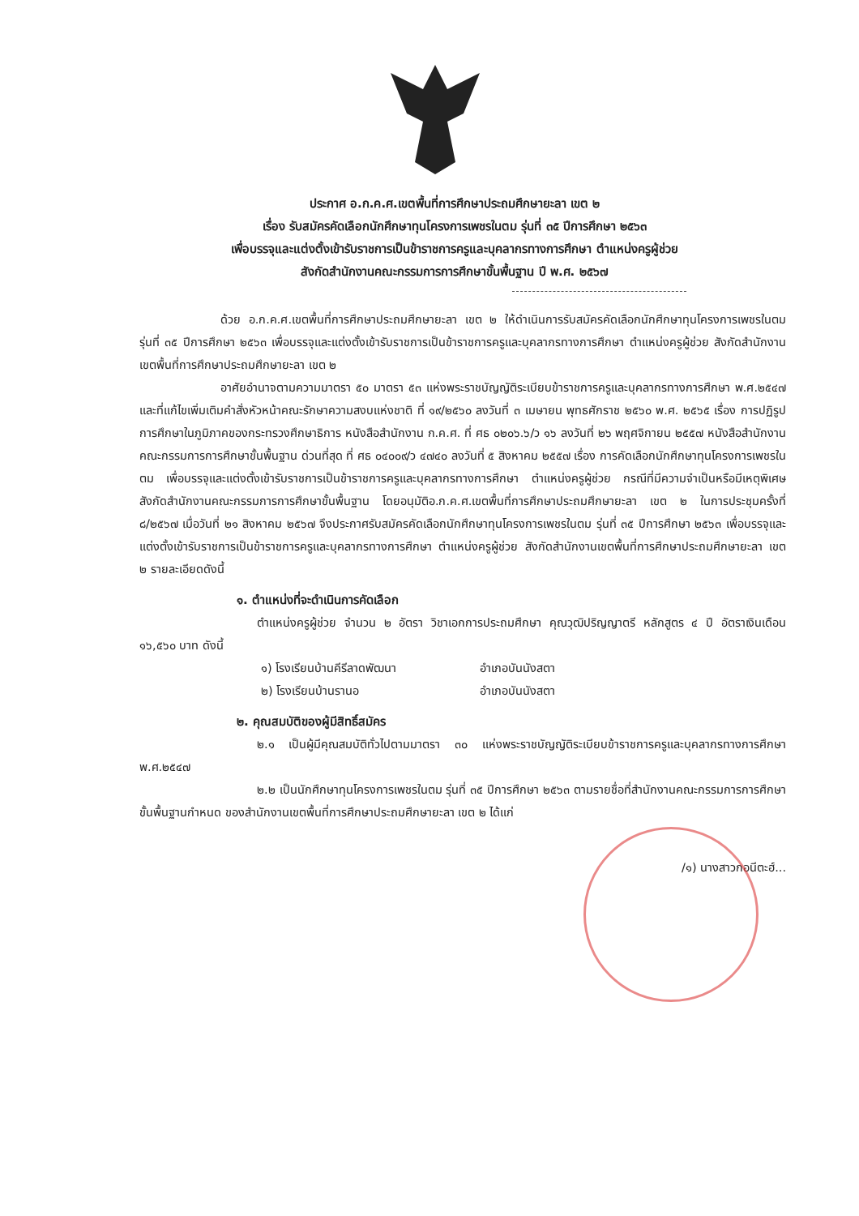ประกาศ อ.ก.ค.ศ.เขตพื้นที่การศึกษาประถมศึกษายะลา เขต ๒
เรื่อง รับสมัครคัดเลือกนักศึกษาทุนโครงการเพชรในตม รุ่นที่ ๓๕ ปีการศึกษา ๒๕๖๓
เพื่อบรรจุและแต่งตั้งเข้ารับราชการเป็นข้าราชการครูและบุคลากรทางการศึกษา ตำแหน่งครูผู้ช่วย
สังกัดสำนักงานคณะกรรมการการศึกษาขั้นพื้นฐาน ปี พ.ศ. ๒๕๖๗
ด้วย อ.ก.ค.ศ.เขตพื้นที่การศึกษาประถมศึกษายะลา เขต ๒ ให้ดำเนินการรับสมัครคัดเลือกนักศึกษาทุนโครงการเพชรในตม รุ่นที่ ๓๕ ปีการศึกษา ๒๕๖๓ เพื่อบรรจุและแต่งตั้งเข้ารับราชการเป็นข้าราชการครูและบุคลากรทางการศึกษา ตำแหน่งครูผู้ช่วย สังกัดสำนักงานเขตพื้นที่การศึกษาประถมศึกษายะลา เขต ๒
อาศัยอำนาจตามความมาตรา ๕๐ มาตรา ๕๓ แห่งพระราชบัญญัติระเบียบข้าราชการครูและบุคลากรทางการศึกษา พ.ศ.๒๕๔๗ และที่แก้ไขเพิ่มเติมคำสั่งหัวหน้าคณะรักษาความสงบแห่งชาติ ที่ ๑๙/๒๕๖๐ ลงวันที่ ๓ เมษายน พุทธศักราช ๒๕๖๐ พ.ศ. ๒๕๖๕ เรื่อง การปฏิรูปการศึกษาในภูมิภาคของกระทรวงศึกษาธิการ หนังสือสำนักงาน ก.ค.ศ. ที่ ศธ ๐๒๐๖.๖/ว ๑๖ ลงวันที่ ๒๖ พฤศจิกายน ๒๕๕๗ หนังสือสำนักงานคณะกรรมการการศึกษาขั้นพื้นฐาน ด่วนที่สุด ที่ ศธ ๐๔๐๐๙/ว ๔๗๔๐ ลงวันที่ ๕ สิงหาคม ๒๕๕๗ เรื่อง การคัดเลือกนักศึกษาทุนโครงการเพชรในตม เพื่อบรรจุและแต่งตั้งเข้ารับราชการเป็นข้าราชการครูและบุคลากรทางการศึกษา ตำแหน่งครูผู้ช่วย กรณีที่มีความจำเป็นหรือมีเหตุพิเศษ สังกัดสำนักงานคณะกรรมการการศึกษาขั้นพื้นฐาน โดยอนุมัติอ.ก.ค.ศ.เขตพื้นที่การศึกษาประถมศึกษายะลา เขต ๒ ในการประชุมครั้งที่ ๘/๒๕๖๗ เมื่อวันที่ ๒๑ สิงหาคม ๒๕๖๗ จึงประกาศรับสมัครคัดเลือกนักศึกษาทุนโครงการเพชรในตม รุ่นที่ ๓๕ ปีการศึกษา ๒๕๖๓ เพื่อบรรจุและแต่งตั้งเข้ารับราชการเป็นข้าราชการครูและบุคลากรทางการศึกษา ตำแหน่งครูผู้ช่วย สังกัดสำนักงานเขตพื้นที่การศึกษาประถมศึกษายะลา เขต ๒ รายละเอียดดังนี้
๑. ตำแหน่งที่จะดำเนินการคัดเลือก
ตำแหน่งครูผู้ช่วย จำนวน ๒ อัตรา วิชาเอกการประถมศึกษา คุณวุฒิปริญญาตรี หลักสูตร ๔ ปี อัตราเงินเดือน ๑๖,๕๖๐ บาท ดังนี้
๑) โรงเรียนบ้านคีรีลาดพัฒนา อำเภอบันนังสตา
๒) โรงเรียนบ้านรานอ อำเภอบันนังสตา
๒. คุณสมบัติของผู้มีสิทธิ์สมัคร
๒.๑ เป็นผู้มีคุณสมบัติทั่วไปตามมาตรา ๓๐ แห่งพระราชบัญญัติระเบียบข้าราชการครูและบุคลากรทางการศึกษา พ.ศ.๒๕๔๗
๒.๒ เป็นนักศึกษาทุนโครงการเพชรในตม รุ่นที่ ๓๕ ปีการศึกษา ๒๕๖๓ ตามรายชื่อที่สำนักงานคณะกรรมการการศึกษาขั้นพื้นฐานกำหนด ของสำนักงานเขตพื้นที่การศึกษาประถมศึกษายะลา เขต ๒ ได้แก่
/๑) นางสาวกอนีตะฮ์...